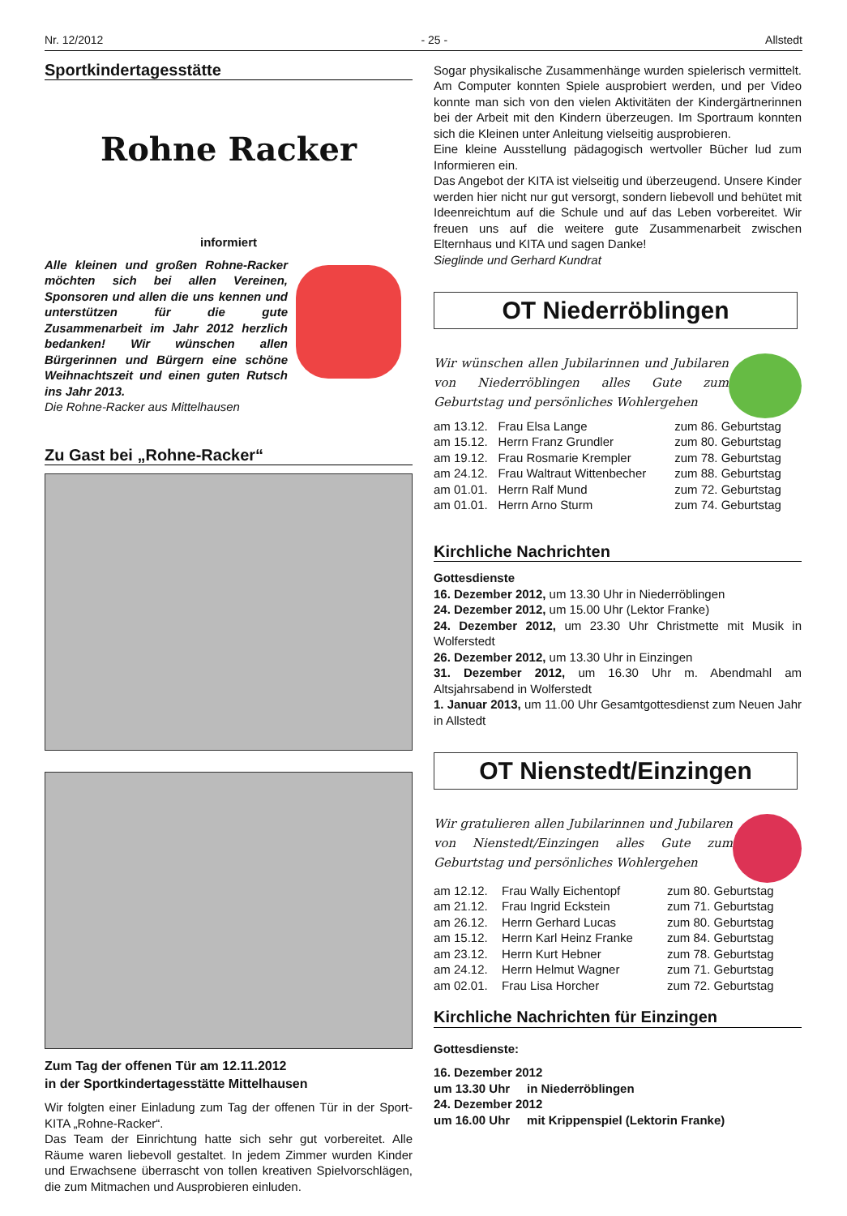Nr. 12/2012 - 25 - Allstedt
Sportkindertagesstätte
Rohne Racker
informiert
Alle kleinen und großen Rohne-Racker möchten sich bei allen Vereinen, Sponsoren und allen die uns kennen und unterstützen für die gute Zusammenarbeit im Jahr 2012 herzlich bedanken! Wir wünschen allen Bürgerinnen und Bürgern eine schöne Weihnachtszeit und einen guten Rutsch ins Jahr 2013.
Die Rohne-Racker aus Mittelhausen
Zu Gast bei „Rohne-Racker“
Zum Tag der offenen Tür am 12.11.2012
in der Sportkindertagesstätte Mittelhausen
Wir folgten einer Einladung zum Tag der offenen Tür in der Sport-KITA „Rohne-Racker“.
Das Team der Einrichtung hatte sich sehr gut vorbereitet. Alle Räume waren liebevoll gestaltet. In jedem Zimmer wurden Kinder und Erwachsene überrascht von tollen kreativen Spielvorschlägen, die zum Mitmachen und Ausprobieren einluden.
Sogar physikalische Zusammenhänge wurden spielerisch vermittelt. Am Computer konnten Spiele ausprobiert werden, und per Video konnte man sich von den vielen Aktivitäten der Kindergärtnerinnen bei der Arbeit mit den Kindern überzeugen. Im Sportraum konnten sich die Kleinen unter Anleitung vielseitig ausprobieren.
Eine kleine Ausstellung pädagogisch wertvoller Bücher lud zum Informieren ein.
Das Angebot der KITA ist vielseitig und überzeugend. Unsere Kinder werden hier nicht nur gut versorgt, sondern liebevoll und behütet mit Ideenreichtum auf die Schule und auf das Leben vorbereitet. Wir freuen uns auf die weitere gute Zusammenarbeit zwischen Elternhaus und KITA und sagen Danke!
Sieglinde und Gerhard Kundrat
OT Niederröblingen
Wir wünschen allen Jubilarinnen und Jubilaren von Niederröblingen alles Gute zum Geburtstag und persönliches Wohlergehen
| am 13.12. | Frau Elsa Lange | zum 86. Geburtstag |
| am 15.12. | Herrn Franz Grundler | zum 80. Geburtstag |
| am 19.12. | Frau Rosmarie Krempler | zum 78. Geburtstag |
| am 24.12. | Frau Waltraut Wittenbecher | zum 88. Geburtstag |
| am 01.01. | Herrn Ralf Mund | zum 72. Geburtstag |
| am 01.01. | Herrn Arno Sturm | zum 74. Geburtstag |
Kirchliche Nachrichten
Gottesdienste
16. Dezember 2012, um 13.30 Uhr in Niederröblingen
24. Dezember 2012, um 15.00 Uhr (Lektor Franke)
24. Dezember 2012, um 23.30 Uhr Christmette mit Musik in Wolferstedt
26. Dezember 2012, um 13.30 Uhr in Einzingen
31. Dezember 2012, um 16.30 Uhr m. Abendmahl am Altsjahrsabend in Wolferstedt
1. Januar 2013, um 11.00 Uhr Gesamtgottesdienst zum Neuen Jahr in Allstedt
OT Nienstedt/Einzingen
Wir gratulieren allen Jubilarinnen und Jubilaren von Nienstedt/Einzingen alles Gute zum Geburtstag und persönliches Wohlergehen
| am 12.12. | Frau Wally Eichentopf | zum 80. Geburtstag |
| am 21.12. | Frau Ingrid Eckstein | zum 71. Geburtstag |
| am 26.12. | Herrn Gerhard Lucas | zum 80. Geburtstag |
| am 15.12. | Herrn Karl Heinz Franke | zum 84. Geburtstag |
| am 23.12. | Herrn Kurt Hebner | zum 78. Geburtstag |
| am 24.12. | Herrn Helmut Wagner | zum 71. Geburtstag |
| am 02.01. | Frau Lisa Horcher | zum 72. Geburtstag |
Kirchliche Nachrichten für Einzingen
Gottesdienste:
16. Dezember 2012
um 13.30 Uhr in Niederröblingen
24. Dezember 2012
um 16.00 Uhr mit Krippenspiel (Lektorin Franke)